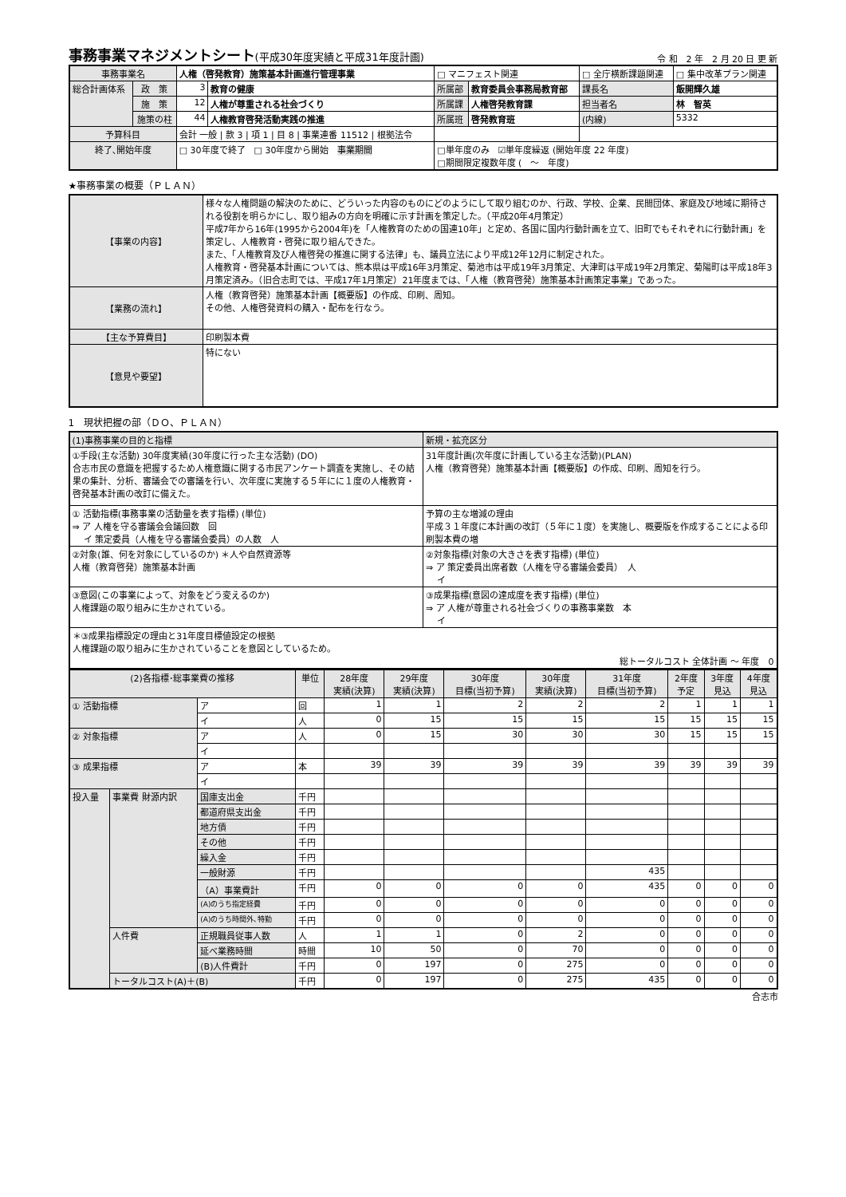事務事業マネジメントシート(平成30年度実績と平成31年度計画)
令 和　2 年　2 月 20 日 更 新
| 事務事業名 | | 人権（啓発教育）施策基本計画進行管理事業 | | □ マニフェスト関連 | | □ 全庁横断課題関連 | □ 集中改革プラン関連 |
| 総合計画体系 | 政 策 | 3 | 教育の健康 | 所属部 | 教育委員会事務局教育部 | 課長名 | 飯開輝久雄 |
| | 施 策 | 12 | 人権が尊重される社会づくり | 所属課 | 人権啓発教育課 | 担当者名 | 林 智英 |
| | 施策の柱 | 44 | 人権教育啓発活動実践の推進 | 所属班 | 啓発教育班 | (内線) | 5332 |
| 予算科目 | | 会計 一般 / 款 3 / 項 1 / 目 8 / 事業連番 11512 / 根拠法令 | | | | | |
| 終了､開始年度 | | □ 30年度で終了 □ 30年度から開始 事業期間 | | □単年度のみ ☑単年度繰返 (開始年度 22 年度) □期間限定複数年度 ( ～ 年度) | | | |
★事務事業の概要（ＰＬＡＮ）
| 【事業の内容】 | 様々な人権問題の解決のために、どういった内容のものにどのようにして取り組むのか、行政、学校、企業、民間団体、家庭及び地域に期待される役割を明らかにし、取り組みの方向を明確に示す計画を策定した。（平成20年4月策定） 平成7年から16年(1995から2004年)を「人権教育のための国連10年」と定め、各国に国内行動計画を立て、旧町でもそれぞれに行動計画」を策定し、人権教育・啓発に取り組んできた。 また、「人権教育及び人権啓発の推進に関する法律」も、議員立法により平成12年12月に制定された。 人権教育・啓発基本計画については、熊本県は平成16年3月策定、菊池市は平成19年3月策定、大津町は平成19年2月策定、菊陽町は平成18年3月策定済み。（旧合志町では、平成17年1月策定）21年度までは、「人権（教育啓発）施策基本計画策定事業」であった。 |
| 【業務の流れ】 | 人権（教育啓発）施策基本計画【概要版】の作成、印刷、周知。 その他、人権啓発資料の購入・配布を行なう。 |
| 【主な予算費目】 | 印刷製本費 |
| 【意見や要望】 | 特にない |
1　現状把握の部（ＤＯ、ＰＬＡＮ）
| (1)事務事業の目的と指標 | 新規・拡充区分 |
| ①手段(主な活動) 30年度実績(30年度に行った主な活動) (DO) 合志市民の意識を把握するため人権意識に関する市民アンケート調査を実施し、その結果の集計、分析、審議会での審議を行い、次年度に実施する５年にに１度の人権教育・啓発基本計画の改訂に備えた。 | 31年度計画(次年度に計画している主な活動)(PLAN) 人権（教育啓発）施策基本計画【概要版】の作成、印刷、周知を行う。 |
| ① 活動指標(事務事業の活動量を表す指標) (単位) ⇒ ア 人権を守る審議会会議回数 回 イ 策定委員（人権を守る審議会委員）の人数 人 | 予算の主な増減の理由 平成３１年度に本計画の改訂（５年に１度）を実施し、概要版を作成することによる印刷製本費の増 |
| ②対象(誰、何を対象にしているのか) ＊人や自然資源等 人権（教育啓発）施策基本計画 | ②対象指標(対象の大きさを表す指標) (単位) ⇒ ア 策定委員出席者数（人権を守る審議会委員） 人 イ |
| ③意図(この事業によって、対象をどう変えるのか) 人権課題の取り組みに生かされている。 | ③成果指標(意図の達成度を表す指標) (単位) ⇒ ア 人権が尊重される社会づくりの事務事業数 本 イ |
| ＊③成果指標設定の理由と31年度目標値設定の根拠 人権課題の取り組みに生かされていることを意図としているため。 総トータルコスト 全体計画 ～ 年度 0 | |
| (2)各指標･総事業費の推移 | | | 単位 | 28年度 実績(決算) | 29年度 実績(決算) | 30年度 目標(当初予算) | 30年度 実績(決算) | 31年度 目標(当初予算) | 2年度 予定 | 3年度 見込 | 4年度 見込 |
| --- | --- | --- | --- | --- | --- | --- | --- | --- | --- | --- | --- |
| ① 活動指標 | | ア | 回 | 1 | 1 | 2 | 2 | 2 | 1 | 1 | 1 |
| | | イ | 人 | 0 | 15 | 15 | 15 | 15 | 15 | 15 | 15 |
| ② 対象指標 | | ア | 人 | 0 | 15 | 30 | 30 | 30 | 15 | 15 | 15 |
| | | イ | | | | | | | | | |
| ③ 成果指標 | | ア | 本 | 39 | 39 | 39 | 39 | 39 | 39 | 39 | 39 |
| | | イ | | | | | | | | | |
| 投入量 | 事業費 財源内訳 | 国庫支出金 | 千円 | | | | | | | | |
| | | 都道府県支出金 | 千円 | | | | | | | | |
| | | 地方債 | 千円 | | | | | | | | |
| | | その他 | 千円 | | | | | | | | |
| | | 繰入金 | 千円 | | | | | | | | |
| | | 一般財源 | 千円 | | | | | 435 | | | |
| | | （A）事業費計 | 千円 | 0 | 0 | 0 | 0 | 435 | 0 | 0 | 0 |
| | | (A)のうち指定経費 | 千円 | 0 | 0 | 0 | 0 | 0 | 0 | 0 | 0 |
| | | (A)のうち時間外､特勤 | 千円 | 0 | 0 | 0 | 0 | 0 | 0 | 0 | 0 |
| | 人件費 | 正規職員従事人数 | 人 | 1 | 1 | 0 | 2 | 0 | 0 | 0 | 0 |
| | | 延べ業務時間 | 時間 | 10 | 50 | 0 | 70 | 0 | 0 | 0 | 0 |
| | | (B)人件費計 | 千円 | 0 | 197 | 0 | 275 | 0 | 0 | 0 | 0 |
| | トータルコスト(A)＋(B) | | 千円 | 0 | 197 | 0 | 275 | 435 | 0 | 0 | 0 |
合志市